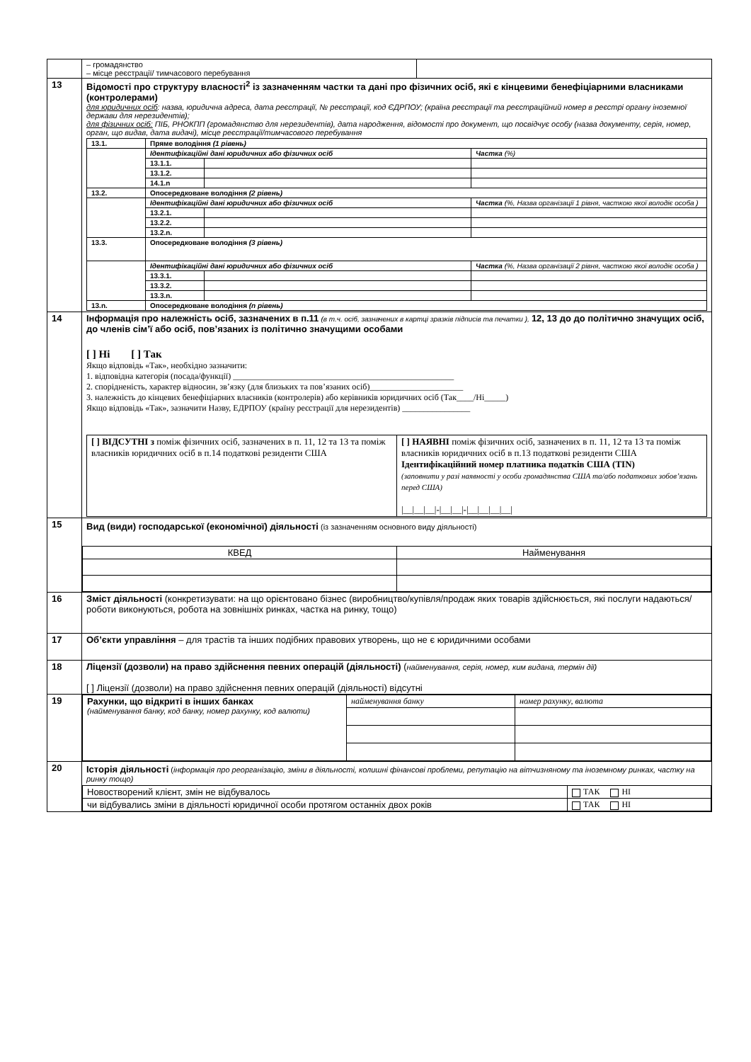| | – громадянство – місце реєстрації/ тимчасового перебування | |
| 13 | Відомості про структуру власності<sup>2</sup> із зазначенням частки та дані про фізичних осіб, які є кінцевими бенефіціарними власниками (контролерами) для юридичних осіб : назва, юридична адреса, дата реєстрації, № реєстрації, код ЄДРПОУ; (країна реєстрації та реєстраційний номер в реєстрі органу іноземної держави для нерезидентів); для фізичних осіб: ПІБ, РНОКПП (громадянство для нерезидентів), дата народження, відомості про документ, що посвідчує особу (назва документу, серія, номер, орган, що видав, дата видачі), місце реєстрації/тимчасового перебування / 13.1. / Пряме володіння (1 рівень) / / / / / Ідентифікаційні дані юридичних або фізичних осіб / / Частка (%) / / / 13.1.1. / / / / / 13.1.2. / / / / / 14.1.n / / / / 13.2. / Опосередковане володіння (2 рівень) / / / / / Ідентифікаційні дані юридичних або фізичних осіб / / Частка (%, Назва організації 1 рівня, часткою якої володіє особа ) / / / 13.2.1. / / / / / 13.2.2. / / / / / 13.2.n. / / / / 13.3. / Опосередковане володіння (3 рівень) / / / / / Ідентифікаційні дані юридичних або фізичних осіб / / Частка (%, Назва організації 2 рівня, часткою якої володіє особа ) / / / 13.3.1. / / / / / 13.3.2. / / / / / 13.3.n. / / / / 13.n. / Опосередковане володіння (n рівень) / / / | |
| 14 | Інформація про належність осіб, зазначених в п.11 (в т.ч. осіб, зазначених в картці зразків підписів та печатки ), 12, 13 до до політично значущих осіб, до членів сім’ї або осіб, пов’язаних із політично значущими особами [ ] Ні [ ] Так Якщо відповідь «Так», необхідно зазначити: 1. відповідна категорія (посада/функції) ____________________________________________________ 2. спорідненість, характер відносин, зв’язку (для близьких та пов’язаних осіб)______________________ 3. належність до кінцевих бенефіціарних власників (контролерів) або керівників юридичних осіб (Так____/Ні_____) Якщо відповідь «Так», зазначити Назву, ЕДРПОУ (країну реєстрації для нерезидентів) ________________ / [ ] ВІДСУТНІ з поміж фізичних осіб, зазначених в п. 11, 12 та 13 та поміж власників юридичних осіб в п.14 податкові резиденти США / [ ] НАЯВНІ поміж фізичних осіб, зазначених в п. 11, 12 та 13 та поміж власників юридичних осіб в п.13 податкові резиденти США Ідентифікаційний номер платника податків США (TIN) (заповнити у разі наявності у особи громадянства США та/або податкових зобов’язань перед США) /__/__/__/-/__/__/-/__/__/__/__/ / | |
| 15 | Вид (види) господарської (економічної) діяльності (із зазначенням основного виду діяльності) / КВЕД / Найменування / | |
| 16 | Зміст діяльності (конкретизувати: на що орієнтовано бізнес (виробництво/купівля/продаж яких товарів здійснюється, які послуги надаються/роботи виконуються, робота на зовнішніх ринках, частка на ринку, тощо) | |
| 17 | Об’єкти управління – для трастів та інших подібних правових утворень, що не є юридичними особами | |
| 18 | Ліцензії (дозволи) на право здійснення певних операцій (діяльності) ( найменування, серія, номер, ким видана, термін дії) [ ] Ліцензії (дозволи) на право здійснення певних операцій (діяльності) відсутні | |
| 19 | / Рахунки, що відкриті в інших банках (найменування банку, код банку, номер рахунку, код валюти) / найменування банку / номер рахунку, валюта / | |
| 20 | Історія діяльності ( інформація про реорганізацію, зміни в діяльності, колишні фінансові проблеми, репутацію на вітчизняному та іноземному ринках, частку на ринку тощо) / Новостворений клієнт, змін не відбувалось / ТАК НІ / / чи відбувались зміни в діяльності юридичної особи протягом останніх двох років / ТАК НІ / | |